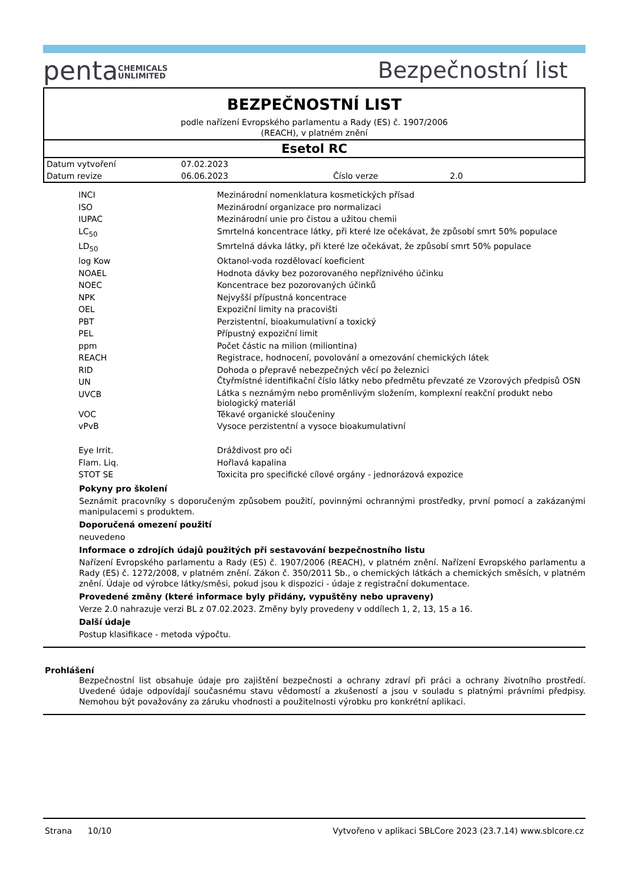penta CHEMICALS
UNLIMITED
Bezpečnostní list
BEZPEČNOSTNÍ LIST
podle nařízení Evropského parlamentu a Rady (ES) č. 1907/2006
(REACH), v platném znění
Esetol RC
| Datum vytvoření | 07.02.2023 | | |
| Datum revize | 06.06.2023 | Číslo verze | 2.0 |
| INCI | Mezinárodní nomenklatura kosmetických přísad |
| ISO | Mezinárodní organizace pro normalizaci |
| IUPAC | Mezinárodní unie pro čistou a užitou chemii |
| LC<sub>50</sub> | Smrtelná koncentrace látky, při které lze očekávat, že způsobí smrt 50% populace |
| LD<sub>50</sub> | Smrtelná dávka látky, při které lze očekávat, že způsobí smrt 50% populace |
| log Kow | Oktanol-voda rozdělovací koeficient |
| NOAEL | Hodnota dávky bez pozorovaného nepříznivého účinku |
| NOEC | Koncentrace bez pozorovaných účinků |
| NPK | Nejvyšší přípustná koncentrace |
| OEL | Expoziční limity na pracovišti |
| PBT | Perzistentní, bioakumulativní a toxický |
| PEL | Přípustný expoziční limit |
| ppm | Počet částic na milion (miliontina) |
| REACH | Registrace, hodnocení, povolování a omezování chemických látek |
| RID | Dohoda o přepravě nebezpečných věcí po železnici |
| UN | Čtyřmístné identifikační číslo látky nebo předmětu převzaté ze Vzorových předpisů OSN |
| UVCB | Látka s neznámým nebo proměnlivým složením, komplexní reakční produkt nebo biologický materiál |
| VOC | Těkavé organické sloučeniny |
| vPvB | Vysoce perzistentní a vysoce bioakumulativní |
| Eye Irrit. | Dráždivost pro oči |
| Flam. Liq. | Hořlavá kapalina |
| STOT SE | Toxicita pro specifické cílové orgány - jednorázová expozice |
Pokyny pro školení
Seznámit pracovníky s doporučeným způsobem použití, povinnými ochrannými prostředky, první pomocí a zakázanými manipulacemi s produktem.
Doporučená omezení použití
neuvedeno
Informace o zdrojích údajů použitých při sestavování bezpečnostního listu
Nařízení Evropského parlamentu a Rady (ES) č. 1907/2006 (REACH), v platném znění. Nařízení Evropského parlamentu a Rady (ES) č. 1272/2008, v platném znění. Zákon č. 350/2011 Sb., o chemických látkách a chemických směsích, v platném znění. Údaje od výrobce látky/směsi, pokud jsou k dispozici - údaje z registrační dokumentace.
Provedené změny (které informace byly přidány, vypuštěny nebo upraveny)
Verze 2.0 nahrazuje verzi BL z 07.02.2023. Změny byly provedeny v oddílech 1, 2, 13, 15 a 16.
Další údaje
Postup klasifikace - metoda výpočtu.
Prohlášení
Bezpečnostní list obsahuje údaje pro zajištění bezpečnosti a ochrany zdraví při práci a ochrany životního prostředí. Uvedené údaje odpovídají současnému stavu vědomostí a zkušeností a jsou v souladu s platnými právními předpisy. Nemohou být považovány za záruku vhodnosti a použitelnosti výrobku pro konkrétní aplikaci.
Strana 10/10 Vytvořeno v aplikaci SBLCore 2023 (23.7.14) www.sblcore.cz